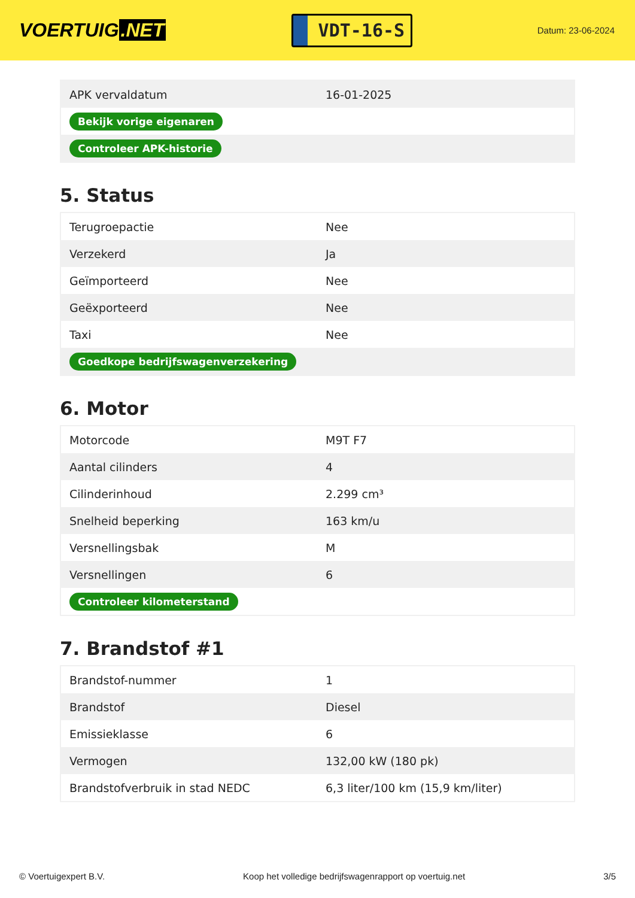VOERTUIG.NET
VDT-16-S
Datum: 23-06-2024
| APK vervaldatum | 16-01-2025 |
| Bekijk vorige eigenaren | |
| Controleer APK-historie | |
5. Status
| Terugroepactie | Nee |
| Verzekerd | Ja |
| Geïmporteerd | Nee |
| Geëxporteerd | Nee |
| Taxi | Nee |
| Goedkope bedrijfswagenverzekering | |
6. Motor
| Motorcode | M9T F7 |
| Aantal cilinders | 4 |
| Cilinderinhoud | 2.299 cm³ |
| Snelheid beperking | 163 km/u |
| Versnellingsbak | M |
| Versnellingen | 6 |
| Controleer kilometerstand | |
7. Brandstof #1
| Brandstof-nummer | 1 |
| Brandstof | Diesel |
| Emissieklasse | 6 |
| Vermogen | 132,00 kW (180 pk) |
| Brandstofverbruik in stad NEDC | 6,3 liter/100 km (15,9 km/liter) |
© Voertuigexpert B.V. Koop het volledige bedrijfswagenrapport op voertuig.net 3/5